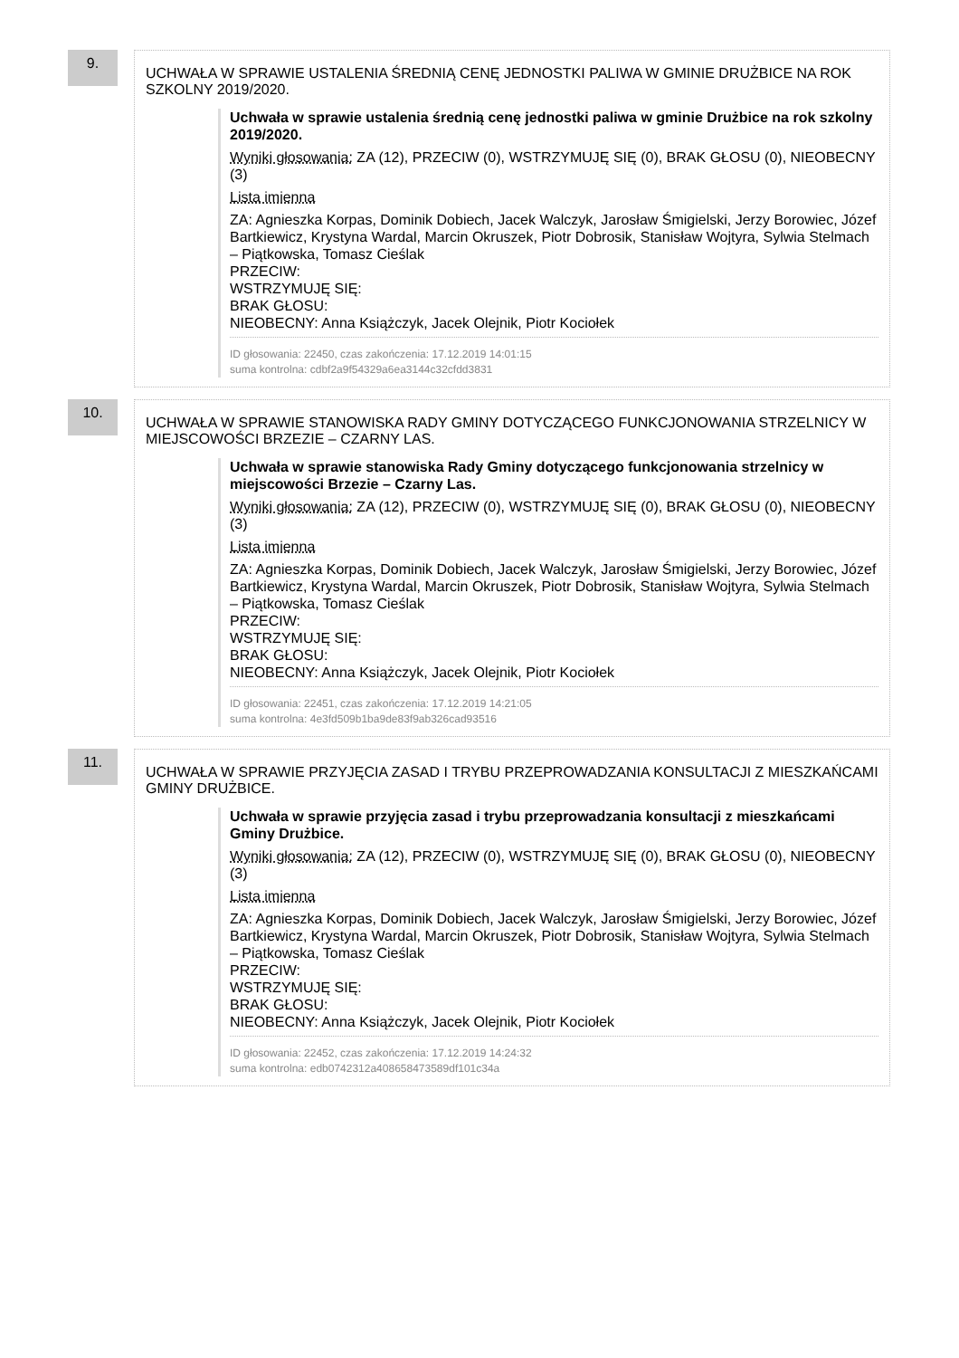9.
UCHWAŁA W SPRAWIE USTALENIA ŚREDNIĄ CENĘ JEDNOSTKI PALIWA W GMINIE DRUŻBICE NA ROK SZKOLNY 2019/2020.
Uchwała w sprawie ustalenia średnią cenę jednostki paliwa w gminie Drużbice na rok szkolny 2019/2020.
Wyniki głosowania: ZA (12), PRZECIW (0), WSTRZYMUJĘ SIĘ (0), BRAK GŁOSU (0), NIEOBECNY (3)
Lista imienna
ZA: Agnieszka Korpas, Dominik Dobiech, Jacek Walczyk, Jarosław Śmigielski, Jerzy Borowiec, Józef Bartkiewicz, Krystyna Wardal, Marcin Okruszek, Piotr Dobrosik, Stanisław Wojtyra, Sylwia Stelmach – Piątkowska, Tomasz Cieślak
PRZECIW:
WSTRZYMUJĘ SIĘ:
BRAK GŁOSU:
NIEOBECNY: Anna Książczyk, Jacek Olejnik, Piotr Kociołek
ID głosowania: 22450, czas zakończenia: 17.12.2019 14:01:15
suma kontrolna: cdbf2a9f54329a6ea3144c32cfdd3831
10.
UCHWAŁA W SPRAWIE STANOWISKA RADY GMINY DOTYCZĄCEGO FUNKCJONOWANIA STRZELNICY W MIEJSCOWOŚCI BRZEZIE – CZARNY LAS.
Uchwała w sprawie stanowiska Rady Gminy dotyczącego funkcjonowania strzelnicy w miejscowości Brzezie – Czarny Las.
Wyniki głosowania: ZA (12), PRZECIW (0), WSTRZYMUJĘ SIĘ (0), BRAK GŁOSU (0), NIEOBECNY (3)
Lista imienna
ZA: Agnieszka Korpas, Dominik Dobiech, Jacek Walczyk, Jarosław Śmigielski, Jerzy Borowiec, Józef Bartkiewicz, Krystyna Wardal, Marcin Okruszek, Piotr Dobrosik, Stanisław Wojtyra, Sylwia Stelmach – Piątkowska, Tomasz Cieślak
PRZECIW:
WSTRZYMUJĘ SIĘ:
BRAK GŁOSU:
NIEOBECNY: Anna Książczyk, Jacek Olejnik, Piotr Kociołek
ID głosowania: 22451, czas zakończenia: 17.12.2019 14:21:05
suma kontrolna: 4e3fd509b1ba9de83f9ab326cad93516
11.
UCHWAŁA W SPRAWIE PRZYJĘCIA ZASAD I TRYBU PRZEPROWADZANIA KONSULTACJI Z MIESZKAŃCAMI GMINY DRUŻBICE.
Uchwała w sprawie przyjęcia zasad i trybu przeprowadzania konsultacji z mieszkańcami Gminy Drużbice.
Wyniki głosowania: ZA (12), PRZECIW (0), WSTRZYMUJĘ SIĘ (0), BRAK GŁOSU (0), NIEOBECNY (3)
Lista imienna
ZA: Agnieszka Korpas, Dominik Dobiech, Jacek Walczyk, Jarosław Śmigielski, Jerzy Borowiec, Józef Bartkiewicz, Krystyna Wardal, Marcin Okruszek, Piotr Dobrosik, Stanisław Wojtyra, Sylwia Stelmach – Piątkowska, Tomasz Cieślak
PRZECIW:
WSTRZYMUJĘ SIĘ:
BRAK GŁOSU:
NIEOBECNY: Anna Książczyk, Jacek Olejnik, Piotr Kociołek
ID głosowania: 22452, czas zakończenia: 17.12.2019 14:24:32
suma kontrolna: edb0742312a408658473589df101c34a